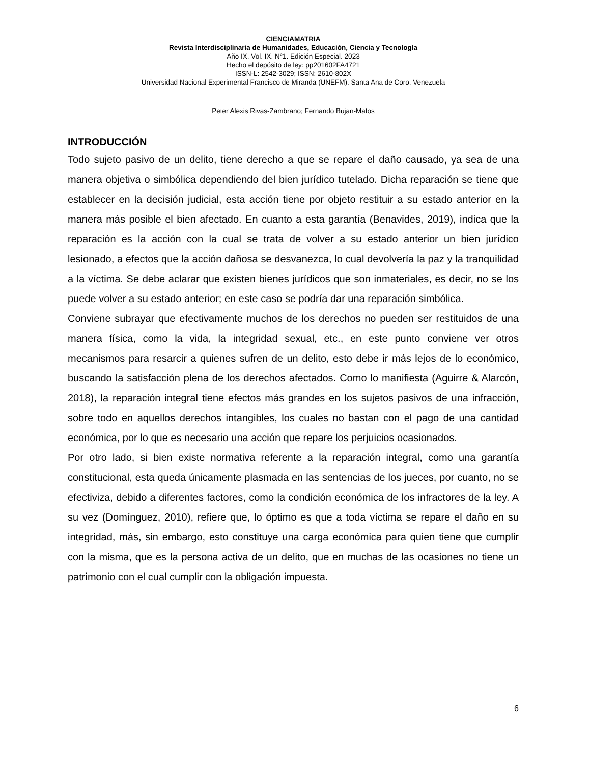CIENCIAMATRIA
Revista Interdisciplinaria de Humanidades, Educación, Ciencia y Tecnología
Año IX. Vol. IX. N°1. Edición Especial. 2023
Hecho el depósito de ley: pp201602FA4721
ISSN-L: 2542-3029; ISSN: 2610-802X
Universidad Nacional Experimental Francisco de Miranda (UNEFM). Santa Ana de Coro. Venezuela
Peter Alexis Rivas-Zambrano; Fernando Bujan-Matos
INTRODUCCIÓN
Todo sujeto pasivo de un delito, tiene derecho a que se repare el daño causado, ya sea de una manera objetiva o simbólica dependiendo del bien jurídico tutelado. Dicha reparación se tiene que establecer en la decisión judicial, esta acción tiene por objeto restituir a su estado anterior en la manera más posible el bien afectado. En cuanto a esta garantía (Benavides, 2019), indica que la reparación es la acción con la cual se trata de volver a su estado anterior un bien jurídico lesionado, a efectos que la acción dañosa se desvanezca, lo cual devolvería la paz y la tranquilidad a la víctima. Se debe aclarar que existen bienes jurídicos que son inmateriales, es decir, no se los puede volver a su estado anterior; en este caso se podría dar una reparación simbólica.
Conviene subrayar que efectivamente muchos de los derechos no pueden ser restituidos de una manera física, como la vida, la integridad sexual, etc., en este punto conviene ver otros mecanismos para resarcir a quienes sufren de un delito, esto debe ir más lejos de lo económico, buscando la satisfacción plena de los derechos afectados. Como lo manifiesta (Aguirre & Alarcón, 2018), la reparación integral tiene efectos más grandes en los sujetos pasivos de una infracción, sobre todo en aquellos derechos intangibles, los cuales no bastan con el pago de una cantidad económica, por lo que es necesario una acción que repare los perjuicios ocasionados.
Por otro lado, si bien existe normativa referente a la reparación integral, como una garantía constitucional, esta queda únicamente plasmada en las sentencias de los jueces, por cuanto, no se efectiviza, debido a diferentes factores, como la condición económica de los infractores de la ley. A su vez (Domínguez, 2010), refiere que, lo óptimo es que a toda víctima se repare el daño en su integridad, más, sin embargo, esto constituye una carga económica para quien tiene que cumplir con la misma, que es la persona activa de un delito, que en muchas de las ocasiones no tiene un patrimonio con el cual cumplir con la obligación impuesta.
6